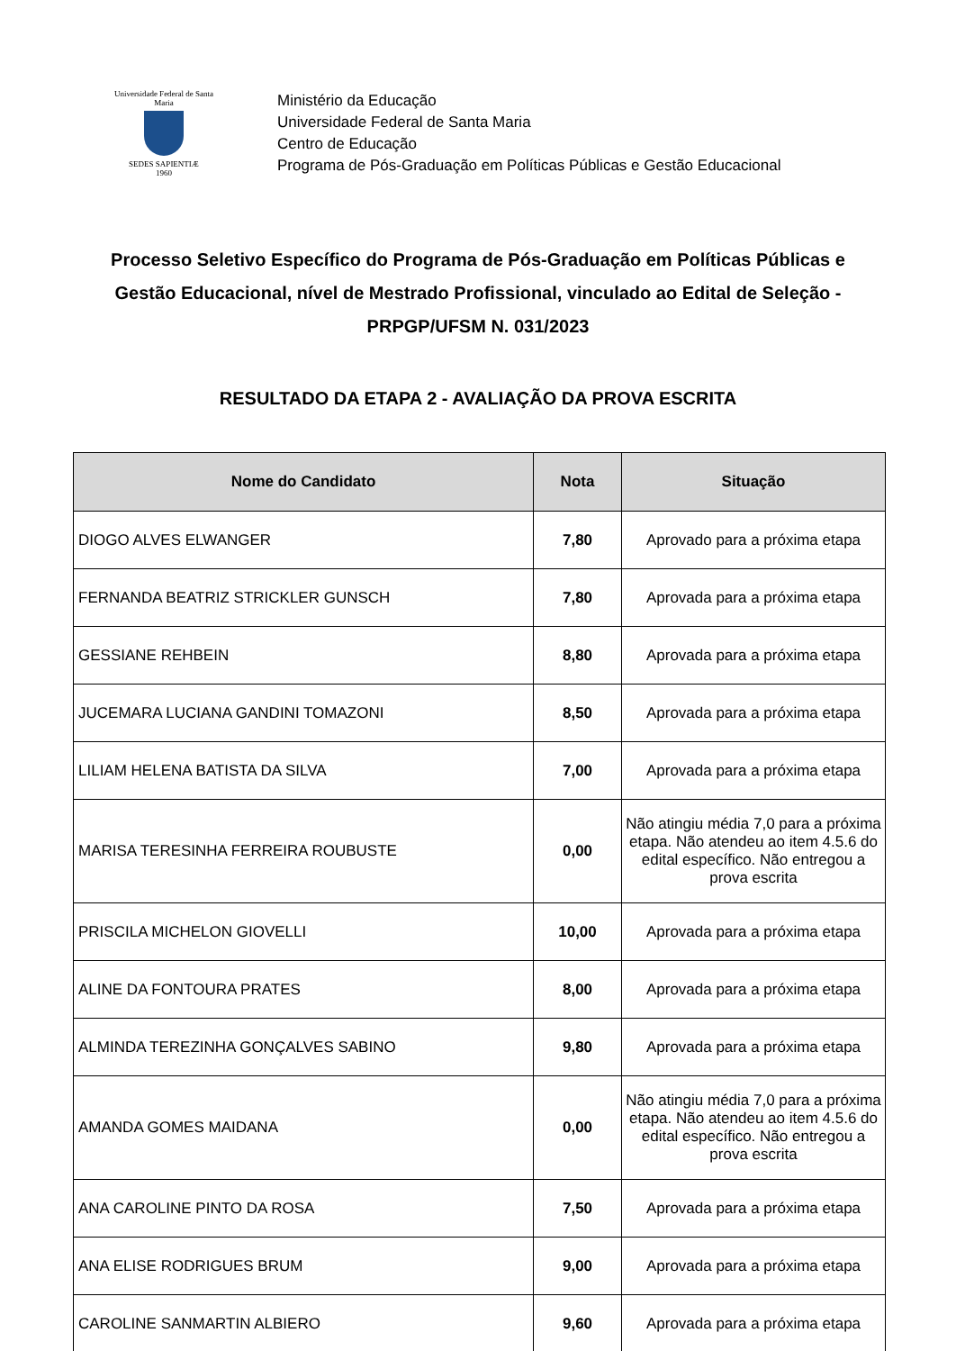Universidade Federal de Santa Maria
SEDES SAPIENTIÆ
1960
Ministério da Educação
Universidade Federal de Santa Maria
Centro de Educação
Programa de Pós-Graduação em Políticas Públicas e Gestão Educacional
Processo Seletivo Específico do Programa de Pós-Graduação em Políticas Públicas e Gestão Educacional, nível de Mestrado Profissional, vinculado ao Edital de Seleção - PRPGP/UFSM N. 031/2023
RESULTADO DA ETAPA 2 - AVALIAÇÃO DA PROVA ESCRITA
| Nome do Candidato | Nota | Situação |
| --- | --- | --- |
| DIOGO ALVES ELWANGER | 7,80 | Aprovado para a próxima etapa |
| FERNANDA BEATRIZ STRICKLER GUNSCH | 7,80 | Aprovada para a próxima etapa |
| GESSIANE REHBEIN | 8,80 | Aprovada para a próxima etapa |
| JUCEMARA LUCIANA GANDINI TOMAZONI | 8,50 | Aprovada para a próxima etapa |
| LILIAM HELENA BATISTA DA SILVA | 7,00 | Aprovada para a próxima etapa |
| MARISA TERESINHA FERREIRA ROUBUSTE | 0,00 | Não atingiu média 7,0 para a próxima etapa. Não atendeu ao item 4.5.6 do edital específico. Não entregou a prova escrita |
| PRISCILA MICHELON GIOVELLI | 10,00 | Aprovada para a próxima etapa |
| ALINE DA FONTOURA PRATES | 8,00 | Aprovada para a próxima etapa |
| ALMINDA TEREZINHA GONÇALVES SABINO | 9,80 | Aprovada para a próxima etapa |
| AMANDA GOMES MAIDANA | 0,00 | Não atingiu média 7,0 para a próxima etapa. Não atendeu ao item 4.5.6 do edital específico. Não entregou a prova escrita |
| ANA CAROLINE PINTO DA ROSA | 7,50 | Aprovada para a próxima etapa |
| ANA ELISE RODRIGUES BRUM | 9,00 | Aprovada para a próxima etapa |
| CAROLINE SANMARTIN ALBIERO | 9,60 | Aprovada para a próxima etapa |